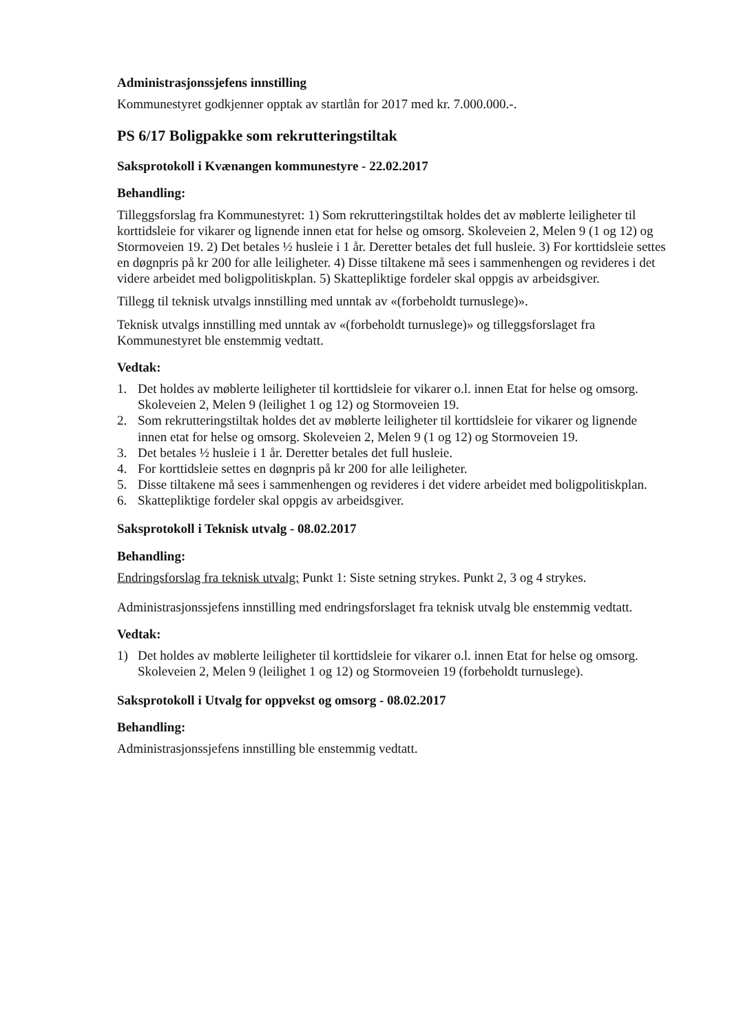Administrasjonssjefens innstilling
Kommunestyret godkjenner opptak av startlån for 2017 med kr. 7.000.000.-.
PS 6/17 Boligpakke som rekrutteringstiltak
Saksprotokoll i Kvænangen kommunestyre - 22.02.2017
Behandling:
Tilleggsforslag fra Kommunestyret: 1) Som rekrutteringstiltak holdes det av møblerte leiligheter til korttidsleie for vikarer og lignende innen etat for helse og omsorg. Skoleveien 2, Melen 9 (1 og 12) og Stormoveien 19. 2) Det betales ½ husleie i 1 år. Deretter betales det full husleie. 3) For korttidsleie settes en døgnpris på kr 200 for alle leiligheter. 4) Disse tiltakene må sees i sammenhengen og revideres i det videre arbeidet med boligpolitiskplan. 5) Skattepliktige fordeler skal oppgis av arbeidsgiver.
Tillegg til teknisk utvalgs innstilling med unntak av «(forbeholdt turnuslege)».
Teknisk utvalgs innstilling med unntak av «(forbeholdt turnuslege)» og tilleggsforslaget fra Kommunestyret ble enstemmig vedtatt.
Vedtak:
1. Det holdes av møblerte leiligheter til korttidsleie for vikarer o.l. innen Etat for helse og omsorg. Skoleveien 2, Melen 9 (leilighet 1 og 12) og Stormoveien 19.
2. Som rekrutteringstiltak holdes det av møblerte leiligheter til korttidsleie for vikarer og lignende innen etat for helse og omsorg. Skoleveien 2, Melen 9 (1 og 12) og Stormoveien 19.
3. Det betales ½ husleie i 1 år. Deretter betales det full husleie.
4. For korttidsleie settes en døgnpris på kr 200 for alle leiligheter.
5. Disse tiltakene må sees i sammenhengen og revideres i det videre arbeidet med boligpolitiskplan.
6. Skattepliktige fordeler skal oppgis av arbeidsgiver.
Saksprotokoll i Teknisk utvalg - 08.02.2017
Behandling:
Endringsforslag fra teknisk utvalg: Punkt 1: Siste setning strykes. Punkt 2, 3 og 4 strykes.
Administrasjonssjefens innstilling med endringsforslaget fra teknisk utvalg ble enstemmig vedtatt.
Vedtak:
1) Det holdes av møblerte leiligheter til korttidsleie for vikarer o.l. innen Etat for helse og omsorg. Skoleveien 2, Melen 9 (leilighet 1 og 12) og Stormoveien 19 (forbeholdt turnuslege).
Saksprotokoll i Utvalg for oppvekst og omsorg - 08.02.2017
Behandling:
Administrasjonssjefens innstilling ble enstemmig vedtatt.